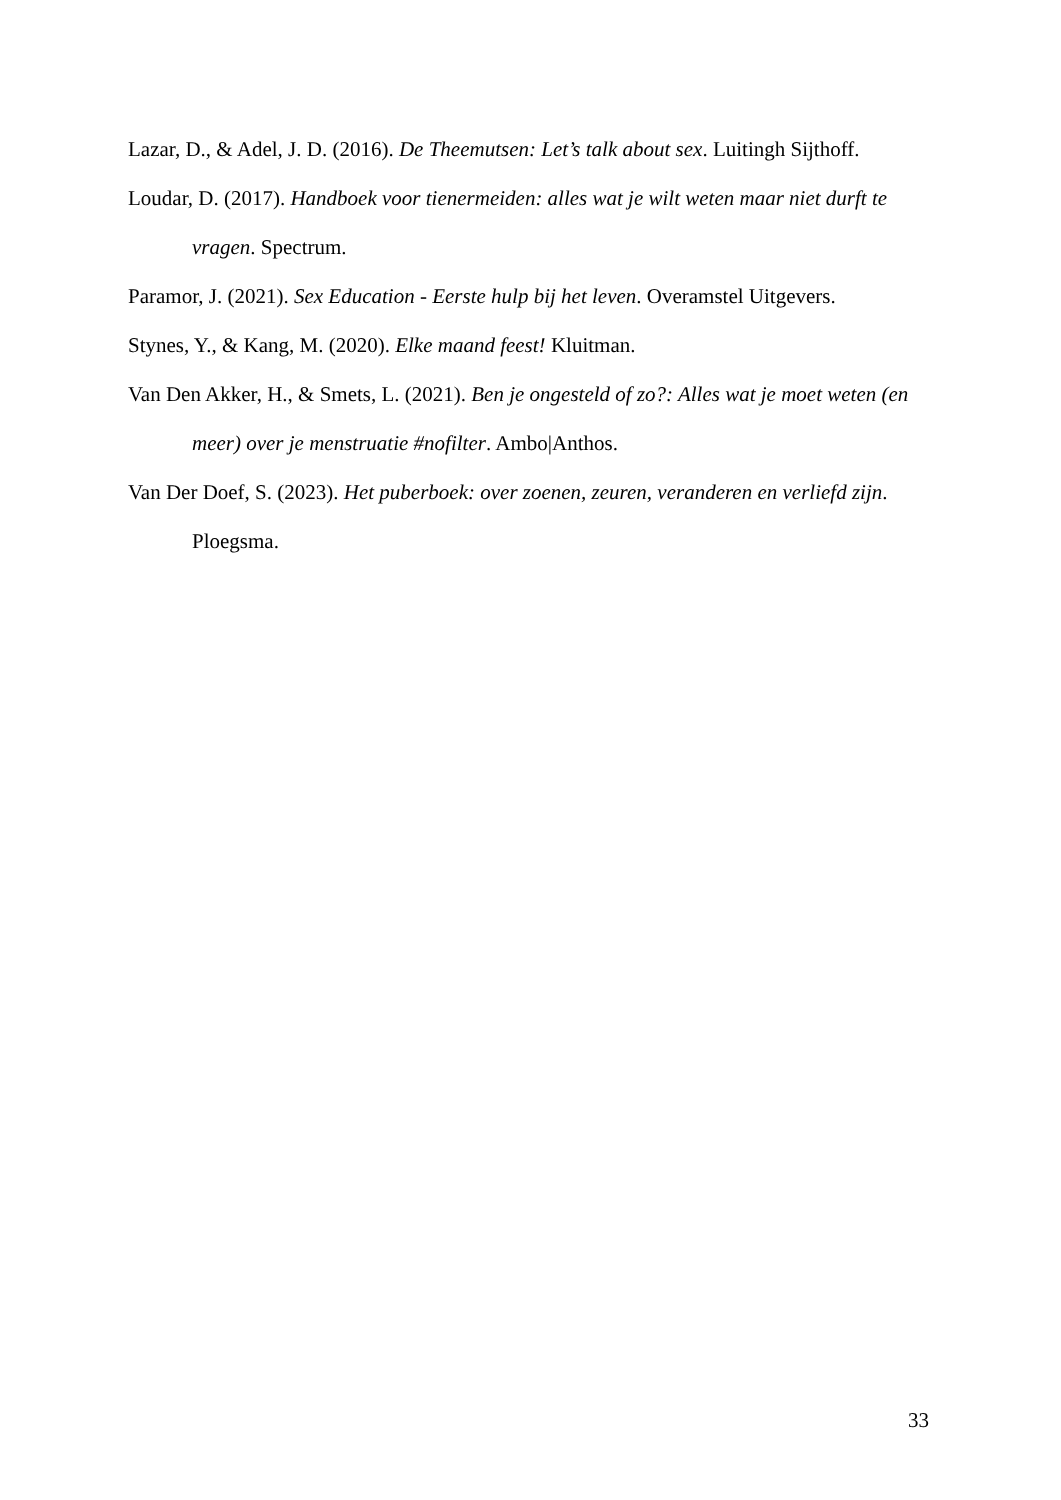Lazar, D., & Adel, J. D. (2016). De Theemutsen: Let’s talk about sex. Luitingh Sijthoff.
Loudar, D. (2017). Handboek voor tienermeiden: alles wat je wilt weten maar niet durft te vragen. Spectrum.
Paramor, J. (2021). Sex Education - Eerste hulp bij het leven. Overamstel Uitgevers.
Stynes, Y., & Kang, M. (2020). Elke maand feest! Kluitman.
Van Den Akker, H., & Smets, L. (2021). Ben je ongesteld of zo?: Alles wat je moet weten (en meer) over je menstruatie #nofilter. Ambo|Anthos.
Van Der Doef, S. (2023). Het puberboek: over zoenen, zeuren, veranderen en verliefd zijn. Ploegsma.
33